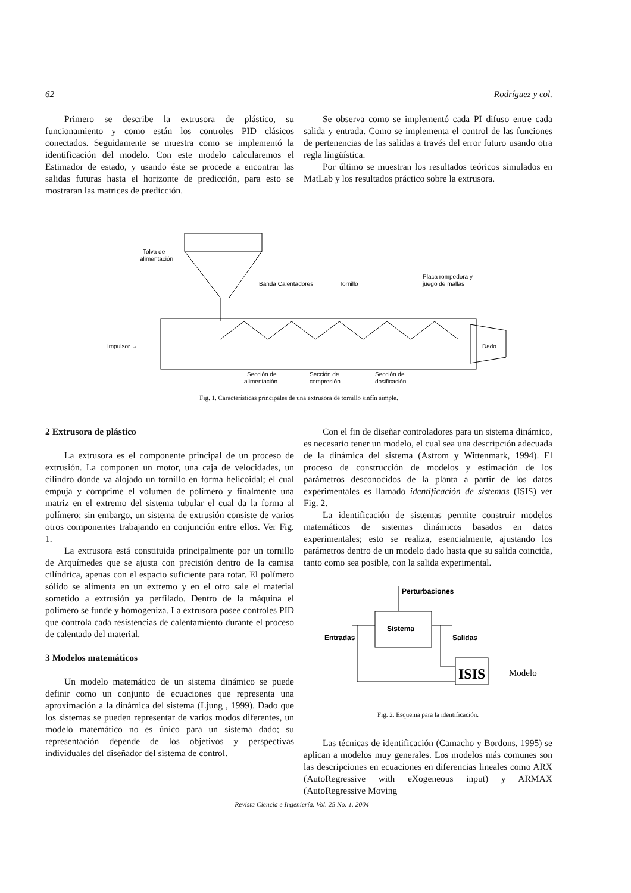62 Rodríguez y col.
Primero se describe la extrusora de plástico, su funcionamiento y como están los controles PID clásicos conectados. Seguidamente se muestra como se implementó la identificación del modelo. Con este modelo calcularemos el Estimador de estado, y usando éste se procede a encontrar las salidas futuras hasta el horizonte de predicción, para esto se mostraran las matrices de predicción.
Se observa como se implementó cada PI difuso entre cada salida y entrada. Como se implementa el control de las funciones de pertenencias de las salidas a través del error futuro usando otra regla lingüística.
Por último se muestran los resultados teóricos simulados en MatLab y los resultados práctico sobre la extrusora.
Tolva de
alimentación
Banda Calentadores
Tornillo
Placa rompedora y
juego de mallas
Impulsor →
Dado
Sección de
alimentación
Sección de
compresión
Sección de
dosificación
Fig. 1. Características principales de una extrusora de tornillo sinfín simple.
2 Extrusora de plástico
La extrusora es el componente principal de un proceso de extrusión. La componen un motor, una caja de velocidades, un cilindro donde va alojado un tornillo en forma helicoidal; el cual empuja y comprime el volumen de polímero y finalmente una matriz en el extremo del sistema tubular el cual da la forma al polímero; sin embargo, un sistema de extrusión consiste de varios otros componentes trabajando en conjunción entre ellos. Ver Fig. 1.
La extrusora está constituida principalmente por un tornillo de Arquímedes que se ajusta con precisión dentro de la camisa cilíndrica, apenas con el espacio suficiente para rotar. El polímero sólido se alimenta en un extremo y en el otro sale el material sometido a extrusión ya perfilado. Dentro de la máquina el polímero se funde y homogeniza. La extrusora posee controles PID que controla cada resistencias de calentamiento durante el proceso de calentado del material.
3 Modelos matemáticos
Un modelo matemático de un sistema dinámico se puede definir como un conjunto de ecuaciones que representa una aproximación a la dinámica del sistema (Ljung , 1999). Dado que los sistemas se pueden representar de varios modos diferentes, un modelo matemático no es único para un sistema dado; su representación depende de los objetivos y perspectivas individuales del diseñador del sistema de control.
Con el fin de diseñar controladores para un sistema dinámico, es necesario tener un modelo, el cual sea una descripción adecuada de la dinámica del sistema (Astrom y Wittenmark, 1994). El proceso de construcción de modelos y estimación de los parámetros desconocidos de la planta a partir de los datos experimentales es llamado identificación de sistemas (ISIS) ver Fig. 2.
La identificación de sistemas permite construir modelos matemáticos de sistemas dinámicos basados en datos experimentales; esto se realiza, esencialmente, ajustando los parámetros dentro de un modelo dado hasta que su salida coincida, tanto como sea posible, con la salida experimental.
Perturbaciones
Sistema
Entradas
Salidas
ISIS
Modelo
Fig. 2. Esquema para la identificación.
Las técnicas de identificación (Camacho y Bordons, 1995) se aplican a modelos muy generales. Los modelos más comunes son las descripciones en ecuaciones en diferencias lineales como ARX (AutoRegressive with eXogeneous input) y ARMAX (AutoRegressive Moving
Revista Ciencia e Ingeniería. Vol. 25 No. 1. 2004